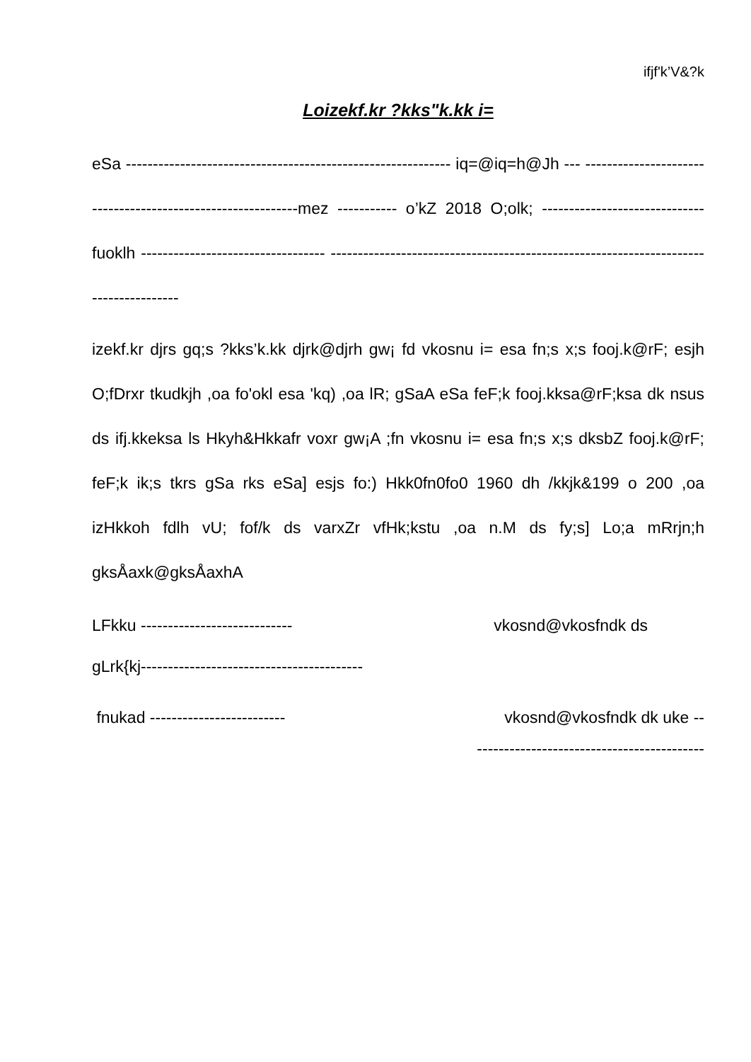ifjf'k’V&?k
Loizekf.kr ?kks"k.kk i=
eSa ------------------------------------------------------------ iq=@iq=h@Jh --- ------------------------------------------------------------mez ----------- o’kZ 2018 O;olk; ------------------------------ fuoklh ---------------------------------- -------------------------------------------------------------------------------------
izekf.kr djrs gq;s ?kks’k.kk djrk@djrh gw¡ fd vkosnu i= esa fn;s x;s fooj.k@rF; esjh O;fDrxr tkudkjh ,oa fo'okl esa 'kq) ,oa lR; gSaA eSa feF;k fooj.kksa@rF;ksa dk nsus ds ifj.kkeksa ls Hkyh&Hkkafr voxr gw¡A ;fn vkosnu i= esa fn;s x;s dksbZ fooj.k@rF; feF;k ik;s tkrs gSa rks eSa] esjs fo:) Hkk0fn0fo0 1960 dh /kkjk&199 o 200 ,oa izHkkoh fdlh vU; fof/k ds varxZr vfHk;kstu ,oa n.M ds fy;s] Lo;a mRrjn;h gksÅaxk@gksÅaxhA
LFkku ---------------------------- vkosnd@vkosfndk ds
gLrk{kj-----------------------------------------
fnukad ------------------------- vkosnd@vkosfndk dk uke --
------------------------------------------